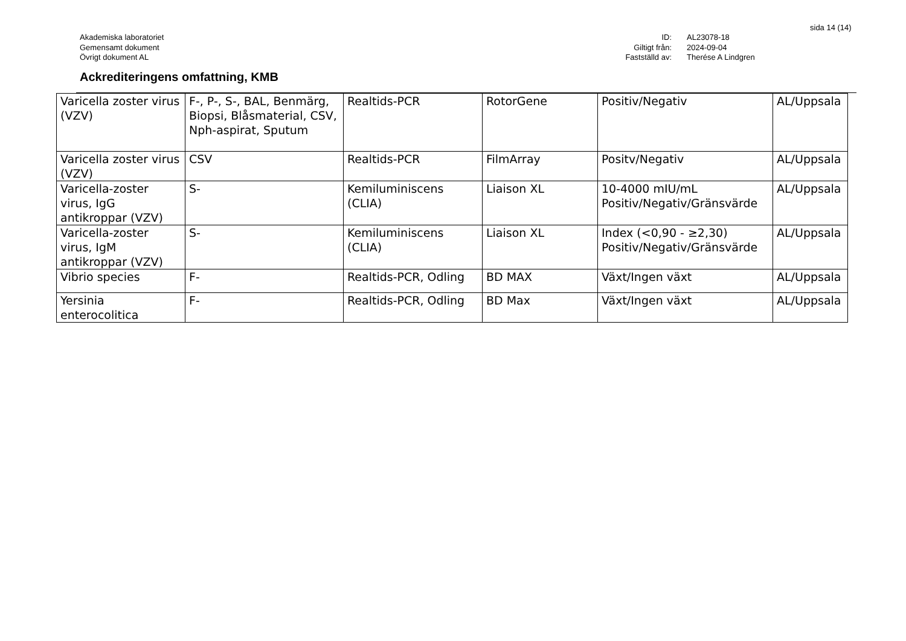sida 14 (14)
Akademiska laboratoriet
Gemensamt dokument
Övrigt dokument AL
ID:
Giltigt från:
Fastställd av:
AL23078-18
2024-09-04
Therése A Lindgren
Ackrediteringens omfattning, KMB
| Varicella zoster virus (VZV) | F-, P-, S-, BAL, Benmärg, Biopsi, Blåsmaterial, CSV, Nph-aspirat, Sputum | Realtids-PCR | RotorGene | Positiv/Negativ | AL/Uppsala |
| Varicella zoster virus (VZV) | CSV | Realtids-PCR | FilmArray | Positv/Negativ | AL/Uppsala |
| Varicella-zoster virus, IgG antikroppar (VZV) | S- | Kemiluminiscens (CLIA) | Liaison XL | 10-4000 mIU/mL Positiv/Negativ/Gränsvärde | AL/Uppsala |
| Varicella-zoster virus, IgM antikroppar (VZV) | S- | Kemiluminiscens (CLIA) | Liaison XL | Index (<0,90 - ≥2,30) Positiv/Negativ/Gränsvärde | AL/Uppsala |
| Vibrio species | F- | Realtids-PCR, Odling | BD MAX | Växt/Ingen växt | AL/Uppsala |
| Yersinia enterocolitica | F- | Realtids-PCR, Odling | BD Max | Växt/Ingen växt | AL/Uppsala |